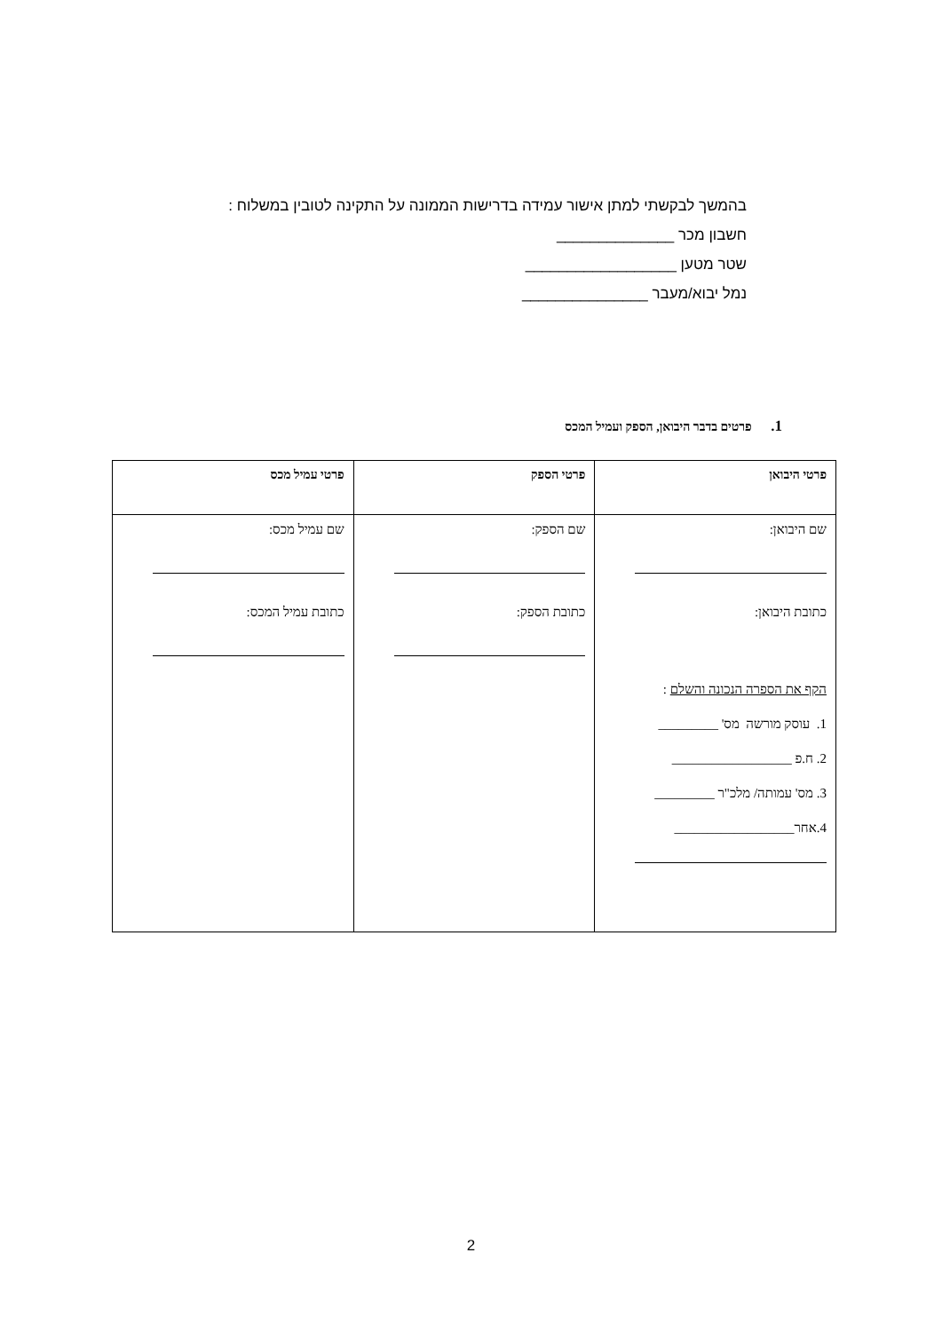בהמשך לבקשתי למתן אישור עמידה בדרישות הממונה על התקינה לטובין במשלוח :
חשבון מכר ______________
שטר מטען __________________
נמל יבוא/מעבר _______________
1. פרטים בדבר היבואן, הספק ועמיל המכס
| פרטי היבואן | פרטי הספק | פרטי עמיל מכס |
| --- | --- | --- |
| שם היבואן: כתובת היבואן: הקף את הספרה הנכונה והשלם : 1. עוסק מורשה מס' _________ 2. ח.פ __________________ 3. מס' עמותה/ מלכ"ר _________ 4.אחר__________________ | שם הספק: כתובת הספק: | שם עמיל מכס: כתובת עמיל המכס: |
2